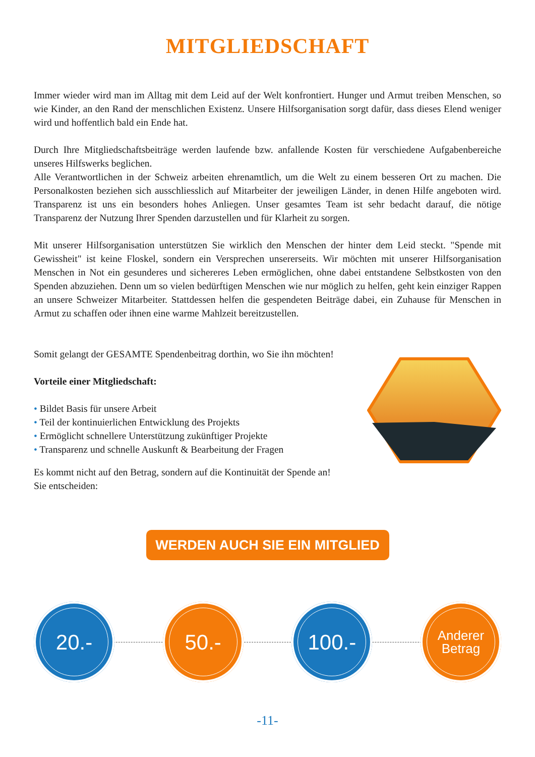MITGLIEDSCHAFT
Immer wieder wird man im Alltag mit dem Leid auf der Welt konfrontiert. Hunger und Armut treiben Menschen, so wie Kinder, an den Rand der menschlichen Existenz. Unsere Hilfsorganisation sorgt dafür, dass dieses Elend weniger wird und hoffentlich bald ein Ende hat.
Durch Ihre Mitgliedschaftsbeiträge werden laufende bzw. anfallende Kosten für verschiedene Aufgabenbereiche unseres Hilfswerks beglichen.
Alle Verantwortlichen in der Schweiz arbeiten ehrenamtlich, um die Welt zu einem besseren Ort zu machen. Die Personalkosten beziehen sich ausschliesslich auf Mitarbeiter der jeweiligen Länder, in denen Hilfe angeboten wird. Transparenz ist uns ein besonders hohes Anliegen. Unser gesamtes Team ist sehr bedacht darauf, die nötige Transparenz der Nutzung Ihrer Spenden darzustellen und für Klarheit zu sorgen.
Mit unserer Hilfsorganisation unterstützen Sie wirklich den Menschen der hinter dem Leid steckt. "Spende mit Gewissheit" ist keine Floskel, sondern ein Versprechen unsererseits. Wir möchten mit unserer Hilfsorganisation Menschen in Not ein gesunderes und sichereres Leben ermöglichen, ohne dabei entstandene Selbstkosten von den Spenden abzuziehen. Denn um so vielen bedürftigen Menschen wie nur möglich zu helfen, geht kein einziger Rappen an unsere Schweizer Mitarbeiter. Stattdessen helfen die gespendeten Beiträge dabei, ein Zuhause für Menschen in Armut zu schaffen oder ihnen eine warme Mahlzeit bereitzustellen.
Somit gelangt der GESAMTE Spendenbeitrag dorthin, wo Sie ihn möchten!
Vorteile einer Mitgliedschaft:
• Bildet Basis für unsere Arbeit
• Teil der kontinuierlichen Entwicklung des Projekts
• Ermöglicht schnellere Unterstützung zukünftiger Projekte
• Transparenz und schnelle Auskunft & Bearbeitung der Fragen
Es kommt nicht auf den Betrag, sondern auf die Kontinuität der Spende an!
Sie entscheiden:
WERDEN AUCH SIE EIN MITGLIED
20.- 50.- 100.-
Anderer
Betrag
-11-